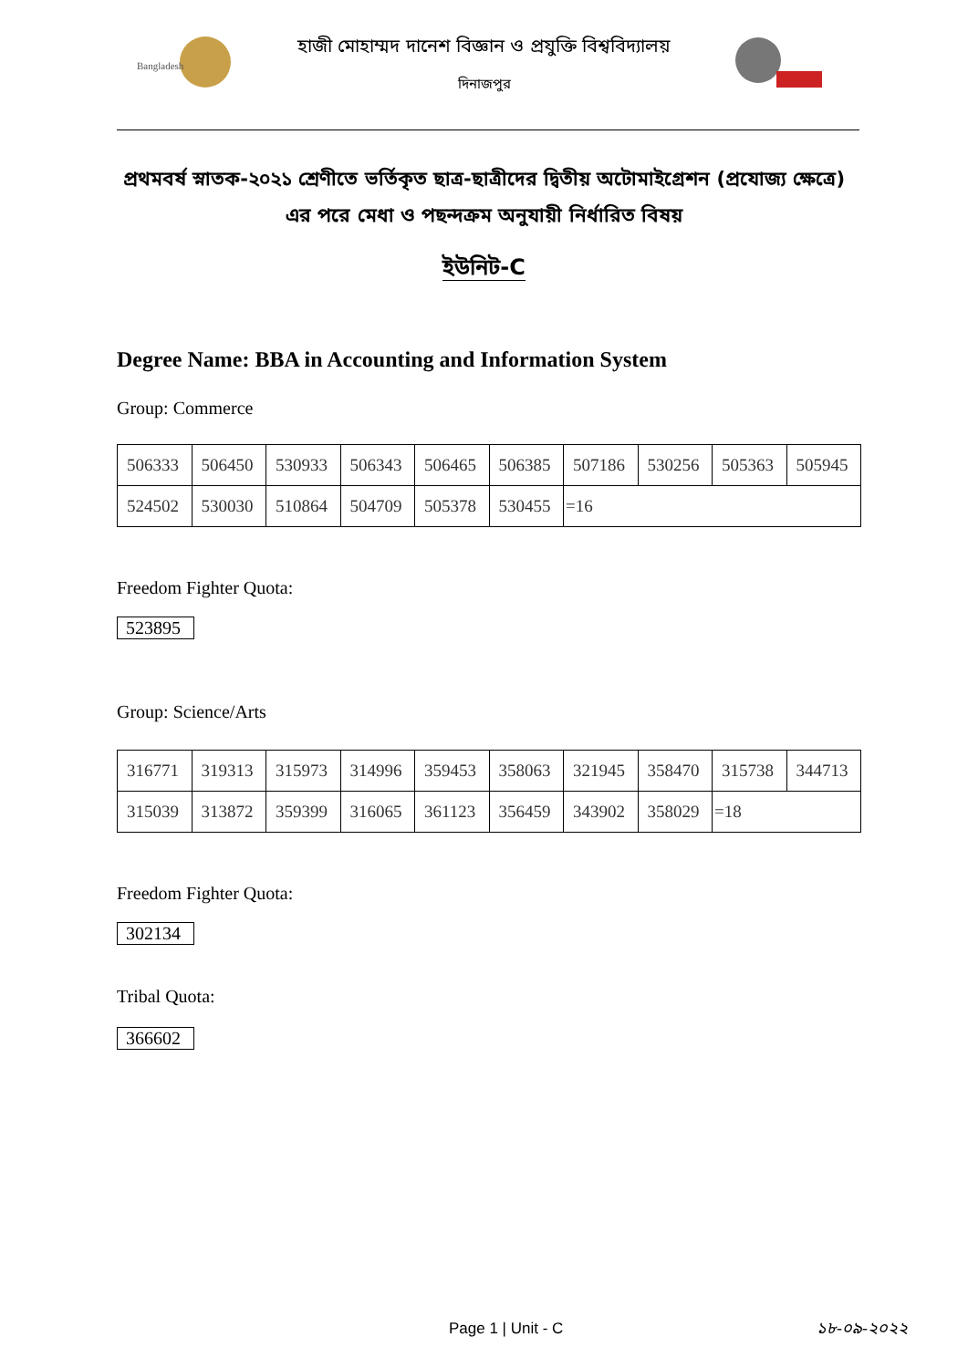Bangladesh
হাজী মোহাম্মদ দানেশ বিজ্ঞান ও প্রযুক্তি বিশ্ববিদ্যালয়
দিনাজপুর
প্রথমবর্ষ স্নাতক-২০২১ শ্রেণীতে ভর্তিকৃত ছাত্র-ছাত্রীদের দ্বিতীয় অটোমাইগ্রেশন (প্রযোজ্য ক্ষেত্রে)
এর পরে মেধা ও পছন্দক্রম অনুযায়ী নির্ধারিত বিষয়
ইউনিট-C
Degree Name: BBA in Accounting and Information System
Group: Commerce
| 506333 | 506450 | 530933 | 506343 | 506465 | 506385 | 507186 | 530256 | 505363 | 505945 |
| 524502 | 530030 | 510864 | 504709 | 505378 | 530455 | =16 | | | |
Freedom Fighter Quota:
523895
Group: Science/Arts
| 316771 | 319313 | 315973 | 314996 | 359453 | 358063 | 321945 | 358470 | 315738 | 344713 |
| 315039 | 313872 | 359399 | 316065 | 361123 | 356459 | 343902 | 358029 | =18 | |
Freedom Fighter Quota:
302134
Tribal Quota:
366602
Page 1 | Unit - C ১৮-০৯-২০২২